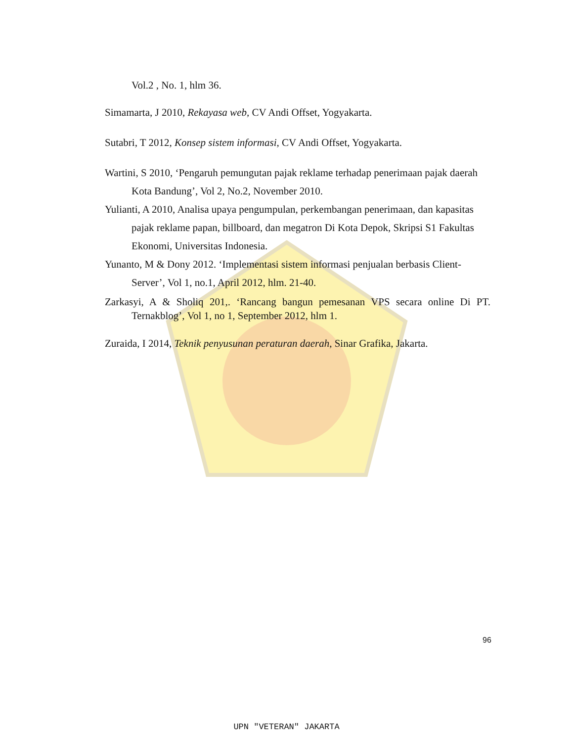Vol.2 , No. 1, hlm 36.
Simamarta, J 2010, Rekayasa web, CV Andi Offset, Yogyakarta.
Sutabri, T 2012, Konsep sistem informasi, CV Andi Offset, Yogyakarta.
Wartini, S 2010, ‘Pengaruh pemungutan pajak reklame terhadap penerimaan pajak daerah Kota Bandung’, Vol 2, No.2, November 2010.
Yulianti, A 2010, Analisa upaya pengumpulan, perkembangan penerimaan, dan kapasitas pajak reklame papan, billboard, dan megatron Di Kota Depok, Skripsi S1 Fakultas Ekonomi, Universitas Indonesia.
Yunanto, M & Dony 2012. ‘Implementasi sistem informasi penjualan berbasis Client-Server’, Vol 1, no.1, April 2012, hlm. 21-40.
Zarkasyi, A & Sholiq 201,. ‘Rancang bangun pemesanan VPS secara online Di PT. Ternakblog’, Vol 1, no 1, September 2012, hlm 1.
Zuraida, I 2014, Teknik penyusunan peraturan daerah, Sinar Grafika, Jakarta.
96
UPN "VETERAN" JAKARTA